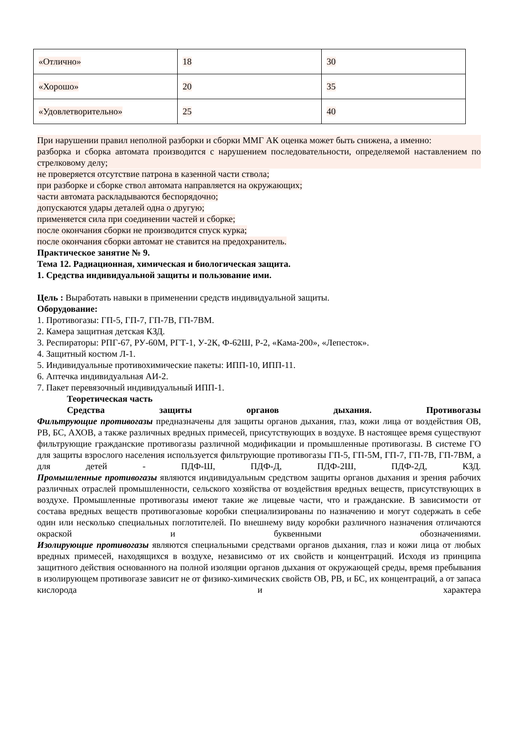| «Отлично» | 18 | 30 |
| «Хорошо» | 20 | 35 |
| «Удовлетворительно» | 25 | 40 |
При нарушении правил неполной разборки и сборки ММГ АК оценка может быть снижена, а именно:
разборка и сборка автомата производится с нарушением последовательности, определяемой наставлением по стрелковому делу;
не проверяется отсутствие патрона в казенной части ствола;
при разборке и сборке ствол автомата направляется на окружающих;
части автомата раскладываются беспорядочно;
допускаются удары деталей одна о другую;
применяется сила при соединении частей и сборке;
после окончания сборки не производится спуск курка;
после окончания сборки автомат не ставится на предохранитель.
Практическое занятие № 9.
Тема 12. Радиационная, химическая и биологическая защита.
1. Средства индивидуальной защиты и пользование ими.
Цель : Выработать навыки в применении средств индивидуальной защиты.
Оборудование:
1. Противогазы: ГП-5, ГП-7, ГП-7В, ГП-7ВМ.
2. Камера защитная детская КЗД.
3. Респираторы: РПГ-67, РУ-60М, РГТ-1, У-2К, Ф-62Ш, Р-2, «Кама-200», «Лепесток».
4. Защитный костюм Л-1.
5. Индивидуальные противохимические пакеты: ИПП-10, ИПП-11.
6. Аптечка индивидуальная АИ-2.
7. Пакет перевязочный индивидуальный ИПП-1.
Теоретическая часть
Средства защиты органов дыхания. Противогазы
Фильтрующие противогазы предназначены для защиты органов дыхания, глаз, кожи лица от воздействия ОВ, РВ, БС, АХОВ, а также различных вредных примесей, присутствующих в воздухе. В настоящее время существуют фильтрующие гражданские противогазы различной модификации и промышленные противогазы. В системе ГО для защиты взрослого населения используется фильтрующие противогазы ГП-5, ГП-5М, ГП-7, ГП-7В, ГП-7ВМ, а для детей - ПДФ-Ш, ПДФ-Д, ПДФ-2Ш, ПДФ-2Д, КЗД.
Промышленные противогазы являются индивидуальным средством защиты органов дыхания и зрения рабочих различных отраслей промышленности, сельского хозяйства от воздействия вредных веществ, присутствующих в воздухе. Промышленные противогазы имеют такие же лицевые части, что и гражданские. В зависимости от состава вредных веществ противогазовые коробки специализированы по назначению и могут содержать в себе один или несколько специальных поглотителей. По внешнему виду коробки различного назначения отличаются окраской и буквенными обозначениями.
Изолирующие противогазы являются специальными средствами органов дыхания, глаз и кожи лица от любых вредных примесей, находящихся в воздухе, независимо от их свойств и концентраций. Исходя из принципа защитного действия основанного на полной изоляции органов дыхания от окружающей среды, время пребывания в изолирующем противогазе зависит не от физико-химических свойств ОВ, РВ, и БС, их концентраций, а от запаса кислорода и характера